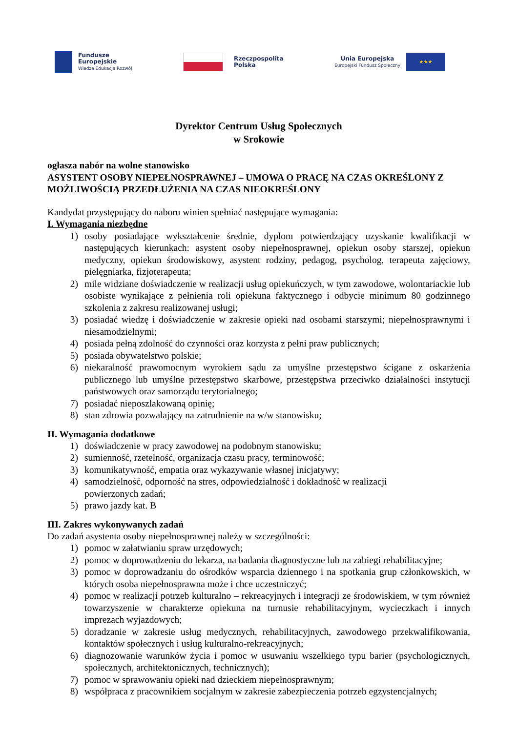Fundusze
Europejskie
Wiedza Edukacja Rozwój
Rzeczpospolita
Polska
Unia Europejska
Europejski Fundusz Społeczny
★★★
Dyrektor Centrum Usług Społecznych
w Srokowie
ogłasza nabór na wolne stanowisko
ASYSTENT OSOBY NIEPEŁNOSPRAWNEJ – UMOWA O PRACĘ NA CZAS OKREŚLONY Z MOŻLIWOŚCIĄ PRZEDŁUŻENIA NA CZAS NIEOKREŚLONY
Kandydat przystępujący do naboru winien spełniać następujące wymagania:
I. Wymagania niezbędne
1) osoby posiadające wykształcenie średnie, dyplom potwierdzający uzyskanie kwalifikacji w następujących kierunkach: asystent osoby niepełnosprawnej, opiekun osoby starszej, opiekun medyczny, opiekun środowiskowy, asystent rodziny, pedagog, psycholog, terapeuta zajęciowy, pielęgniarka, fizjoterapeuta;
2) mile widziane doświadczenie w realizacji usług opiekuńczych, w tym zawodowe, wolontariackie lub osobiste wynikające z pełnienia roli opiekuna faktycznego i odbycie minimum 80 godzinnego szkolenia z zakresu realizowanej usługi;
3) posiadać wiedzę i doświadczenie w zakresie opieki nad osobami starszymi; niepełnosprawnymi i niesamodzielnymi;
4) posiada pełną zdolność do czynności oraz korzysta z pełni praw publicznych;
5) posiada obywatelstwo polskie;
6) niekaralność prawomocnym wyrokiem sądu za umyślne przestępstwo ścigane z oskarżenia publicznego lub umyślne przestępstwo skarbowe, przestępstwa przeciwko działalności instytucji państwowych oraz samorządu terytorialnego;
7) posiadać nieposzlakowaną opinię;
8) stan zdrowia pozwalający na zatrudnienie na w/w stanowisku;
II. Wymagania dodatkowe
1) doświadczenie w pracy zawodowej na podobnym stanowisku;
2) sumienność, rzetelność, organizacja czasu pracy, terminowość;
3) komunikatywność, empatia oraz wykazywanie własnej inicjatywy;
4) samodzielność, odporność na stres, odpowiedzialność i dokładność w realizacji
powierzonych zadań;
5) prawo jazdy kat. B
III. Zakres wykonywanych zadań
Do zadań asystenta osoby niepełnosprawnej należy w szczególności:
1) pomoc w załatwianiu spraw urzędowych;
2) pomoc w doprowadzeniu do lekarza, na badania diagnostyczne lub na zabiegi rehabilitacyjne;
3) pomoc w doprowadzaniu do ośrodków wsparcia dziennego i na spotkania grup członkowskich, w których osoba niepełnosprawna może i chce uczestniczyć;
4) pomoc w realizacji potrzeb kulturalno – rekreacyjnych i integracji ze środowiskiem, w tym również towarzyszenie w charakterze opiekuna na turnusie rehabilitacyjnym, wycieczkach i innych imprezach wyjazdowych;
5) doradzanie w zakresie usług medycznych, rehabilitacyjnych, zawodowego przekwalifikowania, kontaktów społecznych i usług kulturalno-rekreacyjnych;
6) diagnozowanie warunków życia i pomoc w usuwaniu wszelkiego typu barier (psychologicznych, społecznych, architektonicznych, technicznych);
7) pomoc w sprawowaniu opieki nad dzieckiem niepełnosprawnym;
8) współpraca z pracownikiem socjalnym w zakresie zabezpieczenia potrzeb egzystencjalnych;